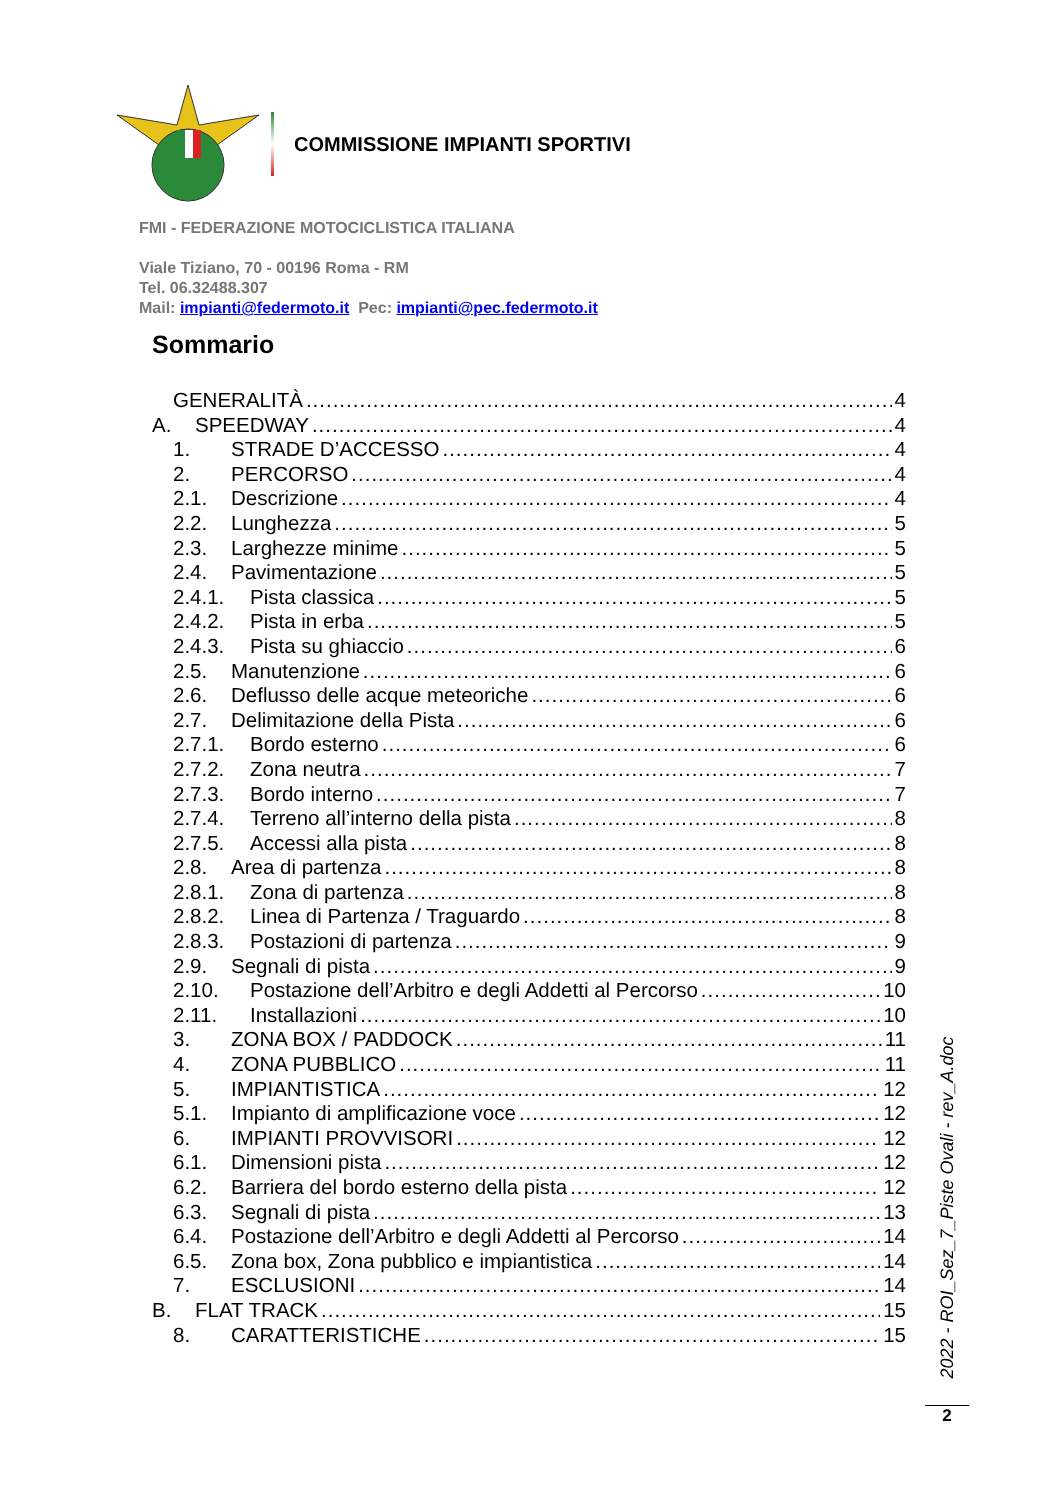COMMISSIONE IMPIANTI SPORTIVI
FMI - FEDERAZIONE MOTOCICLISTICA ITALIANA
Viale Tiziano, 70 - 00196 Roma - RM
Tel. 06.32488.307
Mail: impianti@federmoto.it Pec: impianti@pec.federmoto.it
Sommario
GENERALITÀ 4
A. SPEEDWAY 4
1. STRADE D’ACCESSO 4
2. PERCORSO 4
2.1. Descrizione 4
2.2. Lunghezza 5
2.3. Larghezze minime 5
2.4. Pavimentazione 5
2.4.1. Pista classica 5
2.4.2. Pista in erba 5
2.4.3. Pista su ghiaccio 6
2.5. Manutenzione 6
2.6. Deflusso delle acque meteoriche 6
2.7. Delimitazione della Pista 6
2.7.1. Bordo esterno 6
2.7.2. Zona neutra 7
2.7.3. Bordo interno 7
2.7.4. Terreno all’interno della pista 8
2.7.5. Accessi alla pista 8
2.8. Area di partenza 8
2.8.1. Zona di partenza 8
2.8.2. Linea di Partenza / Traguardo 8
2.8.3. Postazioni di partenza 9
2.9. Segnali di pista 9
2.10. Postazione dell’Arbitro e degli Addetti al Percorso 10
2.11. Installazioni 10
3. ZONA BOX / PADDOCK 11
4. ZONA PUBBLICO 11
5. IMPIANTISTICA 12
5.1. Impianto di amplificazione voce 12
6. IMPIANTI PROVVISORI 12
6.1. Dimensioni pista 12
6.2. Barriera del bordo esterno della pista 12
6.3. Segnali di pista 13
6.4. Postazione dell’Arbitro e degli Addetti al Percorso 14
6.5. Zona box, Zona pubblico e impiantistica 14
7. ESCLUSIONI 14
B. FLAT TRACK 15
8. CARATTERISTICHE 15
2022 - ROI_Sez_7_Piste Ovali - rev_A.doc
2